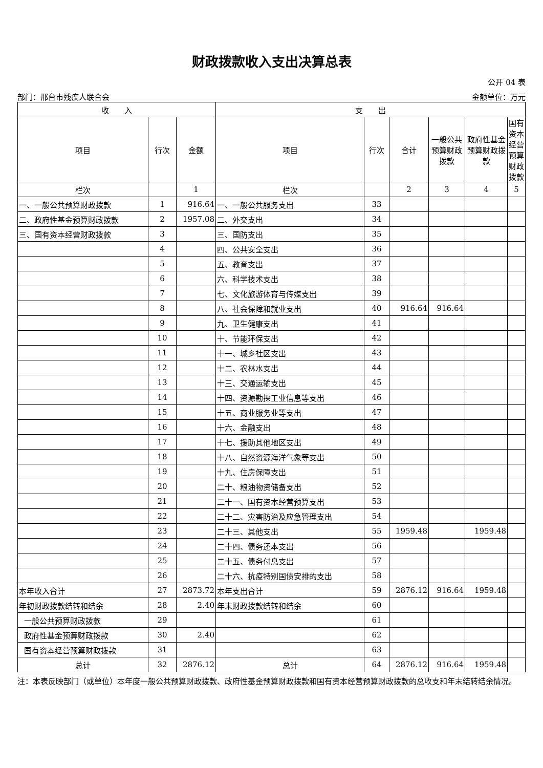财政拨款收入支出决算总表
公开 04 表
部门：邢台市残疾人联合会 金额单位：万元
| 收 入 | | | 支 出 | | | | | |
| --- | --- | --- | --- | --- | --- | --- | --- | --- |
| 项目 | 行次 | 金额 | 项目 | 行次 | 合计 | 一般公共预算财政拨款 | 政府性基金预算财政拨款 | 国有资本经营预算财政拨款 |
| 栏次 | | 1 | 栏次 | | 2 | 3 | 4 | 5 |
| 一、一般公共预算财政拨款 | 1 | 916.64 | 一、一般公共服务支出 | 33 | | | | |
| 二、政府性基金预算财政拨款 | 2 | 1957.08 | 二、外交支出 | 34 | | | | |
| 三、国有资本经营财政拨款 | 3 | | 三、国防支出 | 35 | | | | |
| | 4 | | 四、公共安全支出 | 36 | | | | |
| | 5 | | 五、教育支出 | 37 | | | | |
| | 6 | | 六、科学技术支出 | 38 | | | | |
| | 7 | | 七、文化旅游体育与传媒支出 | 39 | | | | |
| | 8 | | 八、社会保障和就业支出 | 40 | 916.64 | 916.64 | | |
| | 9 | | 九、卫生健康支出 | 41 | | | | |
| | 10 | | 十、节能环保支出 | 42 | | | | |
| | 11 | | 十一、城乡社区支出 | 43 | | | | |
| | 12 | | 十二、农林水支出 | 44 | | | | |
| | 13 | | 十三、交通运输支出 | 45 | | | | |
| | 14 | | 十四、资源勘探工业信息等支出 | 46 | | | | |
| | 15 | | 十五、商业服务业等支出 | 47 | | | | |
| | 16 | | 十六、金融支出 | 48 | | | | |
| | 17 | | 十七、援助其他地区支出 | 49 | | | | |
| | 18 | | 十八、自然资源海洋气象等支出 | 50 | | | | |
| | 19 | | 十九、住房保障支出 | 51 | | | | |
| | 20 | | 二十、粮油物资储备支出 | 52 | | | | |
| | 21 | | 二十一、国有资本经营预算支出 | 53 | | | | |
| | 22 | | 二十二、灾害防治及应急管理支出 | 54 | | | | |
| | 23 | | 二十三、其他支出 | 55 | 1959.48 | | 1959.48 | |
| | 24 | | 二十四、债务还本支出 | 56 | | | | |
| | 25 | | 二十五、债务付息支出 | 57 | | | | |
| | 26 | | 二十六、抗疫特别国债安排的支出 | 58 | | | | |
| 本年收入合计 | 27 | 2873.72 | 本年支出合计 | 59 | 2876.12 | 916.64 | 1959.48 | |
| 年初财政拨款结转和结余 | 28 | 2.40 | 年末财政拨款结转和结余 | 60 | | | | |
| 一般公共预算财政拨款 | 29 | | | 61 | | | | |
| 政府性基金预算财政拨款 | 30 | 2.40 | | 62 | | | | |
| 国有资本经营预算财政拨款 | 31 | | | 63 | | | | |
| 总计 | 32 | 2876.12 | 总计 | 64 | 2876.12 | 916.64 | 1959.48 | |
注：本表反映部门（或单位）本年度一般公共预算财政拨款、政府性基金预算财政拨款和国有资本经营预算财政拨款的总收支和年末结转结余情况。